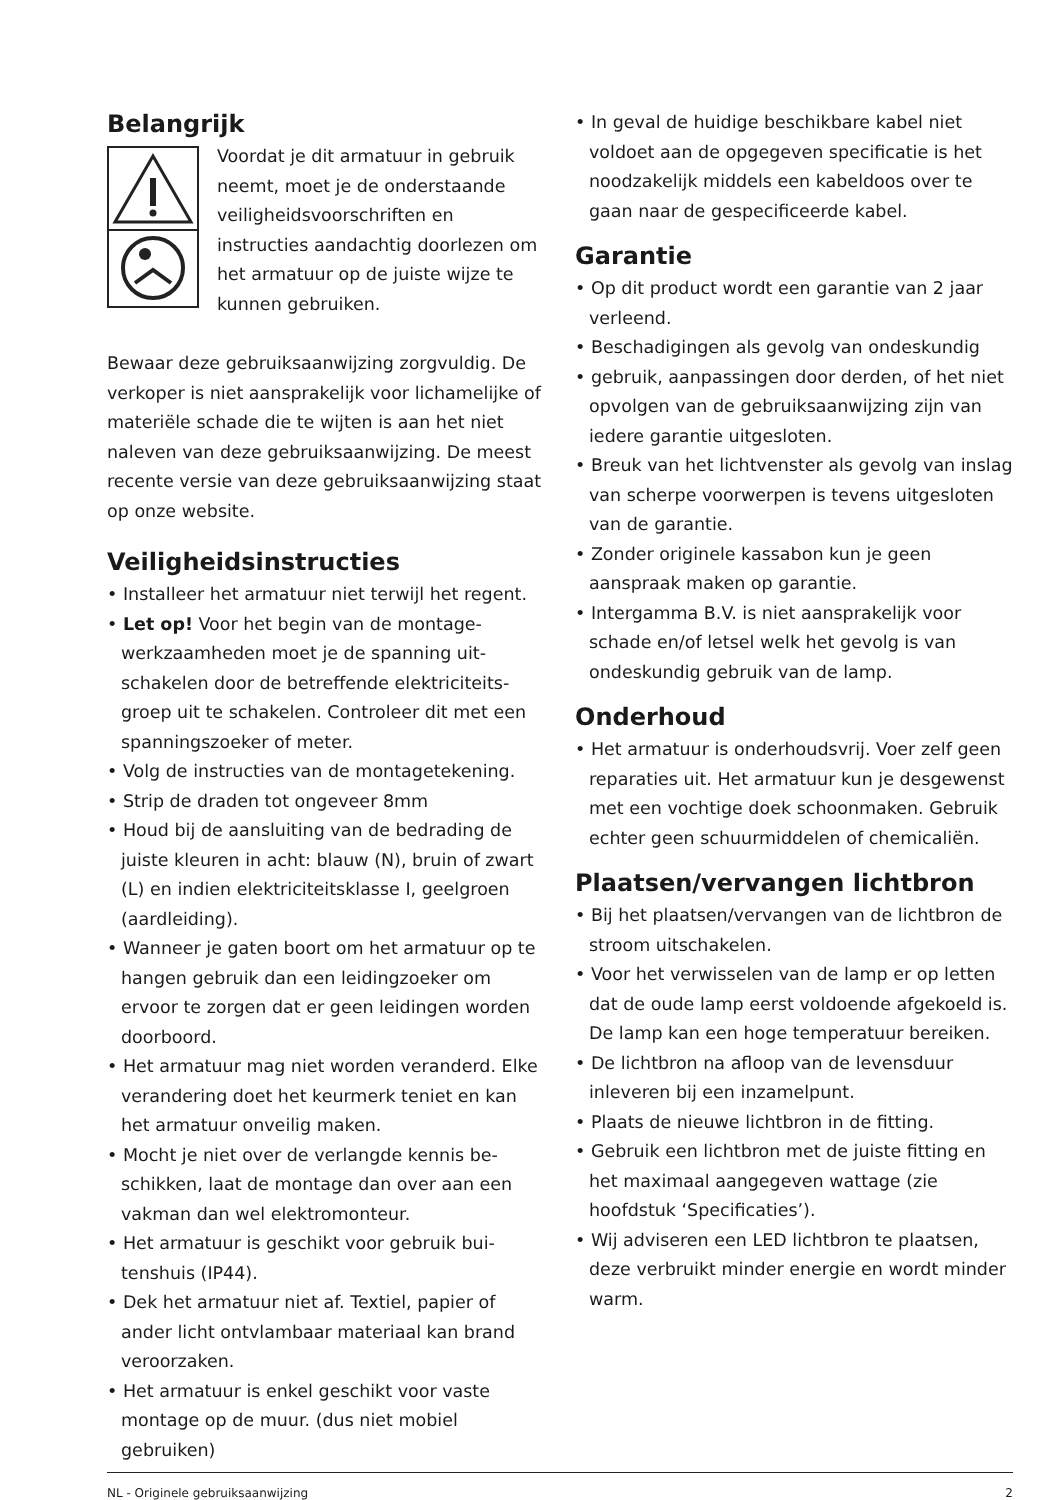Belangrijk
Voordat je dit armatuur in gebruik neemt, moet je de onderstaan­de veiligheidsvoorschriften en instructies aandachtig doorlezen om het armatuur op de juiste wijze te kunnen gebruiken.
Bewaar deze gebruiksaanwijzing zorgvul­dig. De verkoper is niet aansprakelijk voor lichamelijke of materiële schade die te wijten is aan het niet naleven van deze gebruiks­aanwijzing. De meest recente versie van deze gebruiksaanwijzing staat op onze website.
Veiligheidsinstructies
• Installeer het armatuur niet terwijl het regent.
• Let op! Voor het begin van de montage­werkzaamheden moet je de spanning uit­schakelen door de betreffende elektriciteits­groep uit te schakelen. Controleer dit met een spanningszoeker of meter.
• Volg de instructies van de montagetekening.
• Strip de draden tot ongeveer 8mm
• Houd bij de aansluiting van de bedrading de juiste kleuren in acht: blauw (N), bruin of zwart (L) en indien elektriciteitsklasse I, geelgroen (aardleiding).
• Wanneer je gaten boort om het armatuur op te hangen gebruik dan een leidingzoeker om ervoor te zorgen dat er geen leidingen worden doorboord.
• Het armatuur mag niet worden veranderd. Elke verandering doet het keurmerk teniet en kan het armatuur onveilig maken.
• Mocht je niet over de verlangde kennis be­schikken, laat de montage dan over aan een vakman dan wel elektromonteur.
• Het armatuur is geschikt voor gebruik bui­tenshuis (IP44).
• Dek het armatuur niet af. Textiel, papier of ander licht ontvlambaar materiaal kan brand veroorzaken.
• Het armatuur is enkel geschikt voor vaste montage op de muur. (dus niet mobiel gebruiken)
• In geval de huidige beschikbare kabel niet voldoet aan de opgegeven specificatie is het noodzakelijk middels een kabeldoos over te gaan naar de gespecificeerde kabel.
Garantie
• Op dit product wordt een garantie van 2 jaar verleend.
• Beschadigingen als gevolg van ondeskundig
• gebruik, aanpassingen door derden, of het niet opvolgen van de gebruiksaanwijzing zijn van iedere garantie uitgesloten.
• Breuk van het lichtvenster als gevolg van inslag van scherpe voorwerpen is tevens uitgesloten van de garantie.
• Zonder originele kassabon kun je geen aanspraak maken op garantie.
• Intergamma B.V. is niet aansprakelijk voor schade en/of letsel welk het gevolg is van ondeskundig gebruik van de lamp.
Onderhoud
• Het armatuur is onderhoudsvrij. Voer zelf geen reparaties uit. Het armatuur kun je desgewenst met een vochtige doek schoon­maken. Gebruik echter geen schuurmidde­len of chemicaliën.
Plaatsen/vervangen lichtbron
• Bij het plaatsen/vervangen van de lichtbron de stroom uitschakelen.
• Voor het verwisselen van de lamp er op letten dat de oude lamp eerst voldoende afgekoeld is. De lamp kan een hoge tempe­ratuur bereiken.
• De lichtbron na afloop van de levensduur inleveren bij een inzamelpunt.
• Plaats de nieuwe lichtbron in de fitting.
• Gebruik een lichtbron met de juiste fitting en het maximaal aangegeven wattage (zie hoofdstuk ‘Specificaties’).
• Wij adviseren een LED lichtbron te plaatsen, deze verbruikt minder energie en wordt minder warm.
NL - Originele gebruiksaanwijzing 2